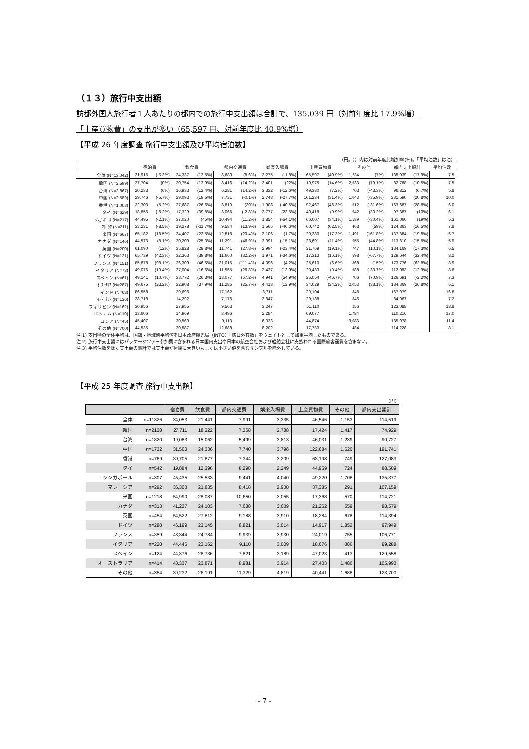（１３）旅行中支出額
訪都外国人旅行者１人あたりの都内での旅行中支出額は合計で、135,039 円（対前年度比 17.9%増）
「土産買物費」の支出が多い（65,597 円、対前年度比 40.9%増）
【平成 26 年度調査 旅行中支出額及び平均宿泊数】
（円。（）内は対前年度比増加率(%)。「平均泊数」は泊）
| | 宿泊費 | | 飲食費 | | 都内交通費 | | 娯楽入場費 | | 土産買物費 | | その他 | | 都内支出額計 | | 平均泊数 |
| --- | --- | --- | --- | --- | --- | --- | --- | --- | --- | --- | --- | --- | --- | --- | --- |
| 全体 (N=13,042) | 31,916 | (-6.3%) | 24,337 | (13.5%) | 8,680 | (8.6%) | 3,275 | (-1.8%) | 65,597 | (40.9%) | 1,234 | (7%) | 135,039 | (17.9%) | 7.5 |
| 韓国 (N=2,599) | 27,704 | (0%) | 20,754 | (13.9%) | 8,416 | (14.2%) | 3,401 | (22%) | 19,975 | (14.6%) | 2,538 | (79.1%) | 82,788 | (10.5%) | 7.5 |
| 台湾 (N=2,867) | 20,233 | (6%) | 16,933 | (12.4%) | 6,281 | (14.2%) | 3,332 | (-12.6%) | 49,330 | (7.2%) | 703 | (-43.3%) | 96,812 | (6.7%) | 5.8 |
| 中国 (N=2,589) | 29,746 | (-5.7%) | 29,093 | (19.5%) | 7,731 | (-0.1%) | 2,743 | (-27.7%) | 161,234 | (31.4%) | 1,043 | (-35.9%) | 231,590 | (20.8%) | 10.0 |
| 香港 (N=1,003) | 32,303 | (5.2%) | 27,687 | (26.6%) | 8,810 | (20%) | 1,908 | (-40.5%) | 92,467 | (46.3%) | 512 | (-31.6%) | 163,687 | (28.8%) | 6.0 |
| タイ (N=629) | 18,855 | (-5.2%) | 17,329 | (39.8%) | 8,066 | (-2.8%) | 2,777 | (23.5%) | 49,418 | (9.9%) | 942 | (30.2%) | 97,387 | (10%) | 6.1 |
| ｼﾝｶﾞﾎﾟｰﾙ (N=217) | 44,495 | (-2.1%) | 37,020 | (45%) | 10,494 | (11.2%) | 1,854 | (-54.1%) | 66,007 | (34.1%) | 1,189 | (-30.4%) | 161,060 | (19%) | 5.3 |
| ﾏﾚｰｼｱ (N=211) | 33,231 | (-8.5%) | 19,278 | (-11.7%) | 9,584 | (13.9%) | 1,565 | (-46.6%) | 60,742 | (62.5%) | 463 | (59%) | 124,863 | (16.5%) | 7.8 |
| 米国 (N=667) | 65,182 | (18.5%) | 34,407 | (22.5%) | 12,818 | (20.4%) | 3,106 | (1.7%) | 20,380 | (17.3%) | 1,491 | (161.8%) | 137,384 | (19.8%) | 6.7 |
| カナダ (N=146) | 44,573 | (8.1%) | 30,209 | (25.3%) | 11,291 | (46.9%) | 3,091 | (-15.1%) | 23,691 | (11.4%) | 955 | (44.8%) | 113,810 | (15.5%) | 5.9 |
| 英国 (N=200) | 61,090 | (12%) | 35,828 | (28.8%) | 11,741 | (27.8%) | 2,994 | (-23.4%) | 21,769 | (19.1%) | 747 | (10.1%) | 134,169 | (17.3%) | 6.5 |
| ドイツ (N=121) | 65,739 | (42.3%) | 32,363 | (39.8%) | 11,660 | (32.2%) | 1,971 | (-34.6%) | 17,313 | (16.1%) | 598 | (-67.7%) | 129,644 | (32.4%) | 8.2 |
| フランス (N=151) | 85,878 | (98.1%) | 36,309 | (46.5%) | 21,015 | (111.4%) | 4,096 | (4.2%) | 25,610 | (6.6%) | 868 | (15%) | 173,776 | (62.8%) | 8.9 |
| イタリア (N=73) | 49,076 | (10.4%) | 27,004 | (16.6%) | 11,555 | (26.8%) | 3,427 | (13.9%) | 20,433 | (9.4%) | 588 | (-33.7%) | 112,083 | (12.9%) | 8.6 |
| スペイン (N=61) | 49,141 | (10.7%) | 33,772 | (26.3%) | 13,077 | (67.2%) | 4,941 | (54.9%) | 25,054 | (-46.7%) | 706 | (70.9%) | 126,691 | (-2.2%) | 7.3 |
| ｵｰｽﾄﾗﾘｱ (N=287) | 49,675 | (23.2%) | 32,908 | (37.9%) | 11,285 | (25.7%) | 4,418 | (12.9%) | 34,029 | (24.2%) | 2,053 | (38.1%) | 134,369 | (26.8%) | 6.1 |
| インド (N=68) | 86,558 | | 29,696 | | 17,162 | | 3,711 | | 29,104 | | 848 | | 167,079 | | 16.8 |
| ｲﾝﾄﾞﾈｼｱ (N=136) | 28,718 | | 14,292 | | 7,176 | | 3,847 | | 29,188 | | 846 | | 84,067 | | 7.2 |
| フィリピン (N=162) | 30,956 | | 27,955 | | 9,563 | | 3,247 | | 51,110 | | 256 | | 123,088 | | 13.8 |
| ベトナム (N=110) | 13,606 | | 14,969 | | 8,496 | | 2,284 | | 69,077 | | 1,784 | | 110,216 | | 17.0 |
| ロシア (N=45) | 45,407 | | 20,569 | | 9,113 | | 6,033 | | 44,874 | | 9,083 | | 135,078 | | 11.4 |
| その他 (N=700) | 44,535 | | 30,587 | | 12,688 | | 8,202 | | 17,733 | | 484 | | 114,228 | | 8.1 |
注 1) 支出額の全体平均は、国籍・地域別平均値を日本政府観光局（JNTO）「訪日外客数」をウェイトとして加重平均したものである。
注 2) 旅行中支出額にはパッケージツアー参加費に含まれる日本国内支出や日本の航空会社および船舶会社に支払われる国際旅客運賃を含まない。
注 3) 平均泊数を除く支出額の集計では支出額が極端に大きいもしくは小さい値を含むサンプルを除外している。
【平成 25 年度調査 旅行中支出額】
（円）
| | | 宿泊費 | 飲食費 | 都内交通費 | 娯楽入場費 | 土産買物費 | その他 | 都内支出額計 |
| --- | --- | --- | --- | --- | --- | --- | --- | --- |
| 全体 | n=11326 | 34,053 | 21,441 | 7,991 | 3,335 | 46,546 | 1,153 | 114,519 |
| 韓国 | n=2128 | 27,711 | 18,222 | 7,368 | 2,788 | 17,424 | 1,417 | 74,929 |
| 台湾 | n=1820 | 19,083 | 15,062 | 5,499 | 3,813 | 46,031 | 1,239 | 90,727 |
| 中国 | n=1732 | 31,560 | 24,336 | 7,740 | 3,796 | 122,684 | 1,626 | 191,741 |
| 香港 | n=769 | 30,705 | 21,877 | 7,344 | 3,209 | 63,198 | 749 | 127,083 |
| タイ | n=542 | 19,884 | 12,396 | 8,298 | 2,249 | 44,959 | 724 | 88,509 |
| シンガポール | n=307 | 45,435 | 25,533 | 9,441 | 4,040 | 49,220 | 1,708 | 135,377 |
| マレーシア | n=292 | 36,300 | 21,835 | 8,418 | 2,930 | 37,385 | 291 | 107,159 |
| 米国 | n=1218 | 54,990 | 28,087 | 10,650 | 3,055 | 17,368 | 570 | 114,721 |
| カナダ | n=313 | 41,227 | 24,103 | 7,688 | 3,639 | 21,262 | 659 | 98,579 |
| 英国 | n=454 | 54,522 | 27,812 | 9,188 | 3,910 | 18,284 | 678 | 114,394 |
| ドイツ | n=280 | 46,199 | 23,145 | 8,821 | 3,014 | 14,917 | 1,852 | 97,949 |
| フランス | n=359 | 43,344 | 24,784 | 9,939 | 3,930 | 24,019 | 755 | 106,771 |
| イタリア | n=220 | 44,446 | 23,162 | 9,110 | 3,009 | 18,676 | 886 | 99,288 |
| スペイン | n=124 | 44,376 | 26,736 | 7,821 | 3,189 | 47,023 | 413 | 129,558 |
| オーストラリア | n=414 | 40,337 | 23,871 | 8,981 | 3,914 | 27,403 | 1,486 | 105,993 |
| その他 | n=354 | 39,232 | 26,191 | 11,329 | 4,819 | 40,441 | 1,688 | 123,700 |
- 7 -